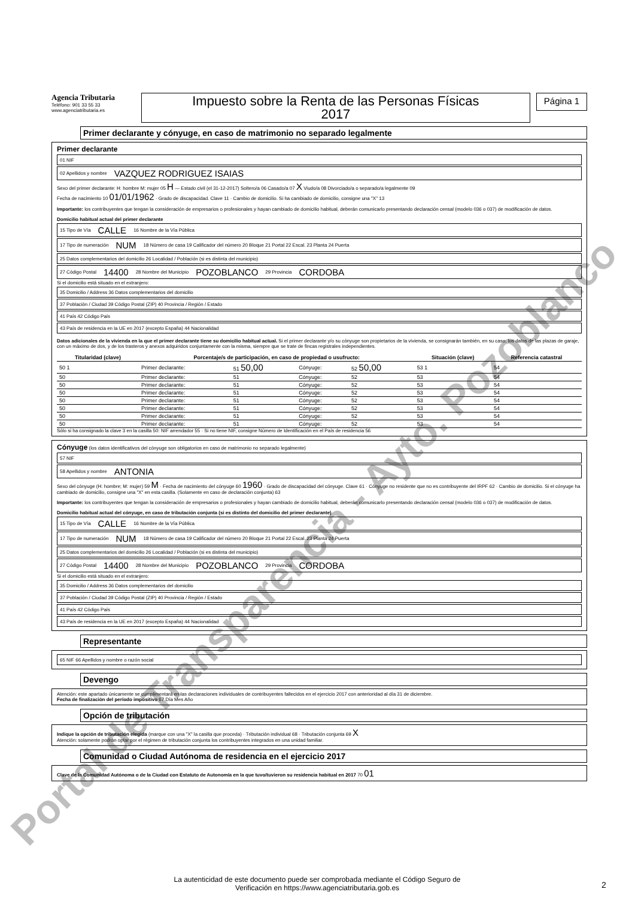Agencia Tributaria
Teléfono: 901 33 55 33
www.agenciatributaria.es
Impuesto sobre la Renta de las Personas Físicas
2017
Página 1
Primer declarante y cónyuge, en caso de matrimonio no separado legalmente
Primer declarante
01 NIF
02 Apellidos y nombre VAZQUEZ RODRIGUEZ ISAIAS
Sexo del primer declarante: H: hombre M: mujer 05 H — Estado civil (el 31-12-2017) Soltero/a 06 Casado/a 07 X Viudo/a 08 Divorciado/a o separado/a legalmente 09
Fecha de nacimiento 10 01/01/1962 · Grado de discapacidad. Clave 11 · Cambio de domicilio. Si ha cambiado de domicilio, consigne una "X" 13
Importante: los contribuyentes que tengan la consideración de empresarios o profesionales y hayan cambiado de domicilio habitual, deberán comunicarlo presentando declaración censal (modelo 036 o 037) de modificación de datos.
Domicilio habitual actual del primer declarante
15 Tipo de Vía CALLE 16 Nombre de la Vía Pública
17 Tipo de numeración NUM 18 Número de casa 19 Calificador del número 20 Bloque 21 Portal 22 Escal. 23 Planta 24 Puerta
25 Datos complementarios del domicilio 26 Localidad / Población (si es distinta del municipio)
27 Código Postal 14400 28 Nombre del Municipio POZOBLANCO 29 Provincia CORDOBA
Si el domicilio está situado en el extranjero:
35 Domicilio / Address 36 Datos complementarios del domicilio
37 Población / Ciudad 39 Código Postal (ZIP) 40 Provincia / Región / Estado
41 País 42 Código País
43 País de residencia en la UE en 2017 (excepto España) 44 Nacionalidad
Datos adicionales de la vivienda en la que el primer declarante tiene su domicilio habitual actual. Si el primer declarante y/o su cónyuge son propietarios de la vivienda, se consignarán también, en su caso, los datos de las plazas de garaje, con un máximo de dos, y de los trasteros y anexos adquiridos conjuntamente con la misma, siempre que se trate de fincas registrales independientes.
| Titularidad (clave) | Porcentaje/s de participación, en caso de propiedad o usufructo: | | | | Situación (clave) | Referencia catastral |
| --- | --- | --- | --- | --- | --- | --- |
| 50 1 | Primer declarante: | 51 50,00 | Cónyuge: | 52 50,00 | 53 1 | 54 |
| 50 | Primer declarante: | 51 | Cónyuge: | 52 | 53 | 54 |
| 50 | Primer declarante: | 51 | Cónyuge: | 52 | 53 | 54 |
| 50 | Primer declarante: | 51 | Cónyuge: | 52 | 53 | 54 |
| 50 | Primer declarante: | 51 | Cónyuge: | 52 | 53 | 54 |
| 50 | Primer declarante: | 51 | Cónyuge: | 52 | 53 | 54 |
| 50 | Primer declarante: | 51 | Cónyuge: | 52 | 53 | 54 |
| 50 | Primer declarante: | 51 | Cónyuge: | 52 | 53 | 54 |
Sólo si ha consignado la clave 3 en la casilla 50: NIF arrendador 55 · Si no tiene NIF, consigne Número de Identificación en el País de residencia 56
Cónyuge (los datos identificativos del cónyuge son obligatorios en caso de matrimonio no separado legalmente)
57 NIF
58 Apellidos y nombre ANTONIA
Sexo del cónyuge (H: hombre; M: mujer) 59 M · Fecha de nacimiento del cónyuge 60 1960 · Grado de discapacidad del cónyuge. Clave 61 · Cónyuge no residente que no es contribuyente del IRPF 62 · Cambio de domicilio. Si el cónyuge ha cambiado de domicilio, consigne una "X" en esta casilla. (Solamente en caso de declaración conjunta) 63
Importante: los contribuyentes que tengan la consideración de empresarios o profesionales y hayan cambiado de domicilio habitual, deberán comunicarlo presentando declaración censal (modelo 036 o 037) de modificación de datos.
Domicilio habitual actual del cónyuge, en caso de tributación conjunta (si es distinto del domicilio del primer declarante)
15 Tipo de Vía CALLE 16 Nombre de la Vía Pública
17 Tipo de numeración NUM 18 Número de casa 19 Calificador del número 20 Bloque 21 Portal 22 Escal. 23 Planta 24 Puerta
25 Datos complementarios del domicilio 26 Localidad / Población (si es distinta del municipio)
27 Código Postal 14400 28 Nombre del Municipio POZOBLANCO 29 Provincia CORDOBA
Si el domicilio está situado en el extranjero:
35 Domicilio / Address 36 Datos complementarios del domicilio
37 Población / Ciudad 39 Código Postal (ZIP) 40 Provincia / Región / Estado
41 País 42 Código País
43 País de residencia en la UE en 2017 (excepto España) 44 Nacionalidad
Representante
65 NIF 66 Apellidos y nombre o razón social
Devengo
Atención: este apartado únicamente se cumplimentará en las declaraciones individuales de contribuyentes fallecidos en el ejercicio 2017 con anterioridad al día 31 de diciembre.
Fecha de finalización del período impositivo 67 Día Mes Año
Opción de tributación
Indique la opción de tributación elegida (marque con una "X" la casilla que proceda) · Tributación individual 68 · Tributación conjunta 69 X
Atención: solamente podrán optar por el régimen de tributación conjunta los contribuyentes integrados en una unidad familiar.
Comunidad o Ciudad Autónoma de residencia en el ejercicio 2017
Clave de la Comunidad Autónoma o de la Ciudad con Estatuto de Autonomía en la que tuvo/tuvieron su residencia habitual en 2017 70 01
La autenticidad de este documento puede ser comprobada mediante el Código Seguro de Verificación en https://www.agenciatributaria.gob.es
2
Portal de Transparencia - Ayto. Pozoblanco